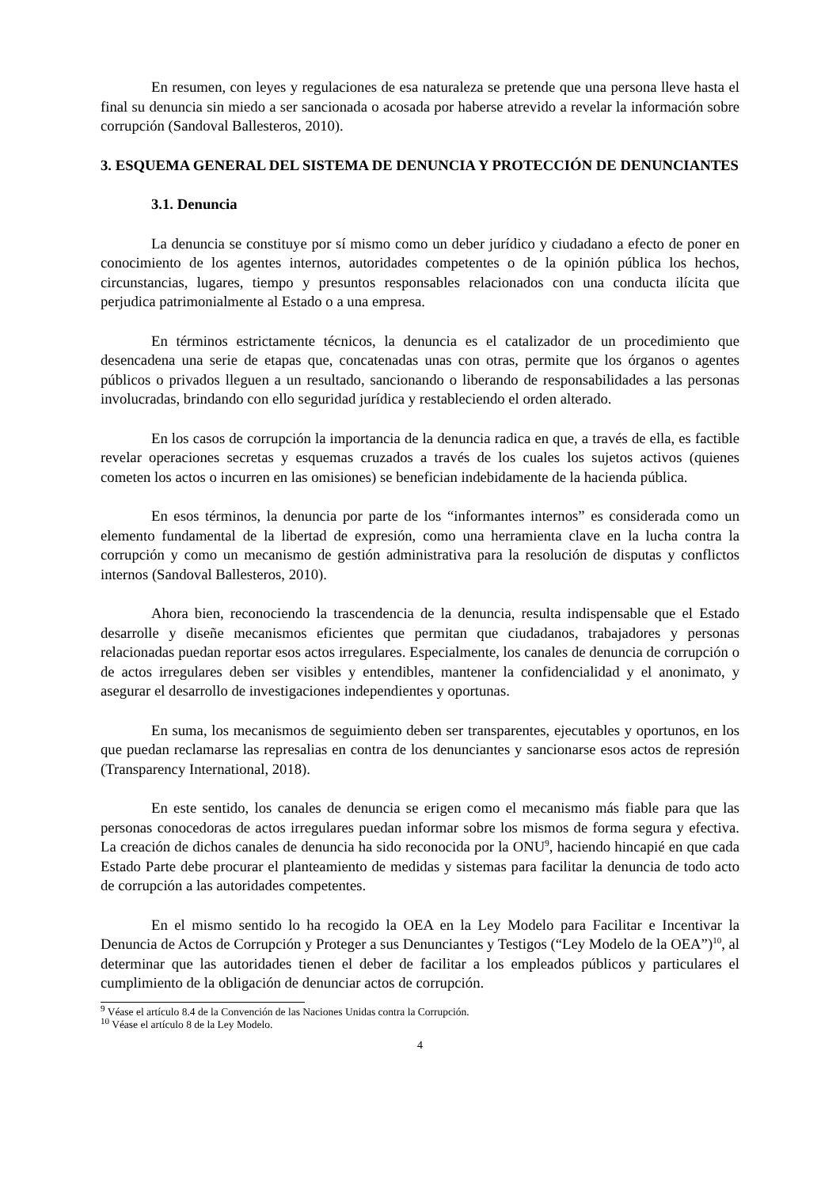En resumen, con leyes y regulaciones de esa naturaleza se pretende que una persona lleve hasta el final su denuncia sin miedo a ser sancionada o acosada por haberse atrevido a revelar la información sobre corrupción (Sandoval Ballesteros, 2010).
3. ESQUEMA GENERAL DEL SISTEMA DE DENUNCIA Y PROTECCIÓN DE DENUNCIANTES
3.1. Denuncia
La denuncia se constituye por sí mismo como un deber jurídico y ciudadano a efecto de poner en conocimiento de los agentes internos, autoridades competentes o de la opinión pública los hechos, circunstancias, lugares, tiempo y presuntos responsables relacionados con una conducta ilícita que perjudica patrimonialmente al Estado o a una empresa.
En términos estrictamente técnicos, la denuncia es el catalizador de un procedimiento que desencadena una serie de etapas que, concatenadas unas con otras, permite que los órganos o agentes públicos o privados lleguen a un resultado, sancionando o liberando de responsabilidades a las personas involucradas, brindando con ello seguridad jurídica y restableciendo el orden alterado.
En los casos de corrupción la importancia de la denuncia radica en que, a través de ella, es factible revelar operaciones secretas y esquemas cruzados a través de los cuales los sujetos activos (quienes cometen los actos o incurren en las omisiones) se benefician indebidamente de la hacienda pública.
En esos términos, la denuncia por parte de los “informantes internos” es considerada como un elemento fundamental de la libertad de expresión, como una herramienta clave en la lucha contra la corrupción y como un mecanismo de gestión administrativa para la resolución de disputas y conflictos internos (Sandoval Ballesteros, 2010).
Ahora bien, reconociendo la trascendencia de la denuncia, resulta indispensable que el Estado desarrolle y diseñe mecanismos eficientes que permitan que ciudadanos, trabajadores y personas relacionadas puedan reportar esos actos irregulares. Especialmente, los canales de denuncia de corrupción o de actos irregulares deben ser visibles y entendibles, mantener la confidencialidad y el anonimato, y asegurar el desarrollo de investigaciones independientes y oportunas.
En suma, los mecanismos de seguimiento deben ser transparentes, ejecutables y oportunos, en los que puedan reclamarse las represalias en contra de los denunciantes y sancionarse esos actos de represión (Transparency International, 2018).
En este sentido, los canales de denuncia se erigen como el mecanismo más fiable para que las personas conocedoras de actos irregulares puedan informar sobre los mismos de forma segura y efectiva. La creación de dichos canales de denuncia ha sido reconocida por la ONU<sup>9</sup>, haciendo hincapié en que cada Estado Parte debe procurar el planteamiento de medidas y sistemas para facilitar la denuncia de todo acto de corrupción a las autoridades competentes.
En el mismo sentido lo ha recogido la OEA en la Ley Modelo para Facilitar e Incentivar la Denuncia de Actos de Corrupción y Proteger a sus Denunciantes y Testigos (“Ley Modelo de la OEA”)<sup>10</sup>, al determinar que las autoridades tienen el deber de facilitar a los empleados públicos y particulares el cumplimiento de la obligación de denunciar actos de corrupción.
<sup>9</sup> Véase el artículo 8.4 de la Convención de las Naciones Unidas contra la Corrupción.
<sup>10</sup> Véase el artículo 8 de la Ley Modelo.
4